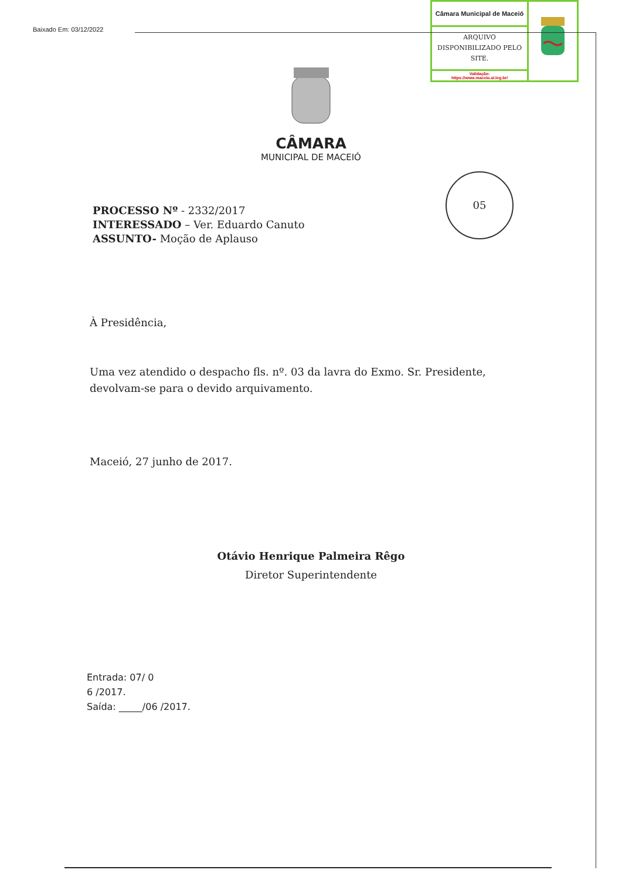Baixado Em: 03/12/2022
| Câmara Municipal de Maceió | |
| ARQUIVO DISPONIBILIZADO PELO SITE. | |
| Validação: https://www.maceio.al.leg.br/ | |
CÂMARA
MUNICIPAL DE MACEIÓ
05
PROCESSO Nº - 2332/2017
INTERESSADO – Ver. Eduardo Canuto
ASSUNTO- Moção de Aplauso
À Presidência,
Uma vez atendido o despacho fls. nº. 03 da lavra do Exmo. Sr. Presidente, devolvam-se para o devido arquivamento.
Maceió, 27 junho de 2017.
Otávio Henrique Palmeira Rêgo
Diretor Superintendente
Entrada: 07/ 0
6 /2017.
Saída: _____/06 /2017.